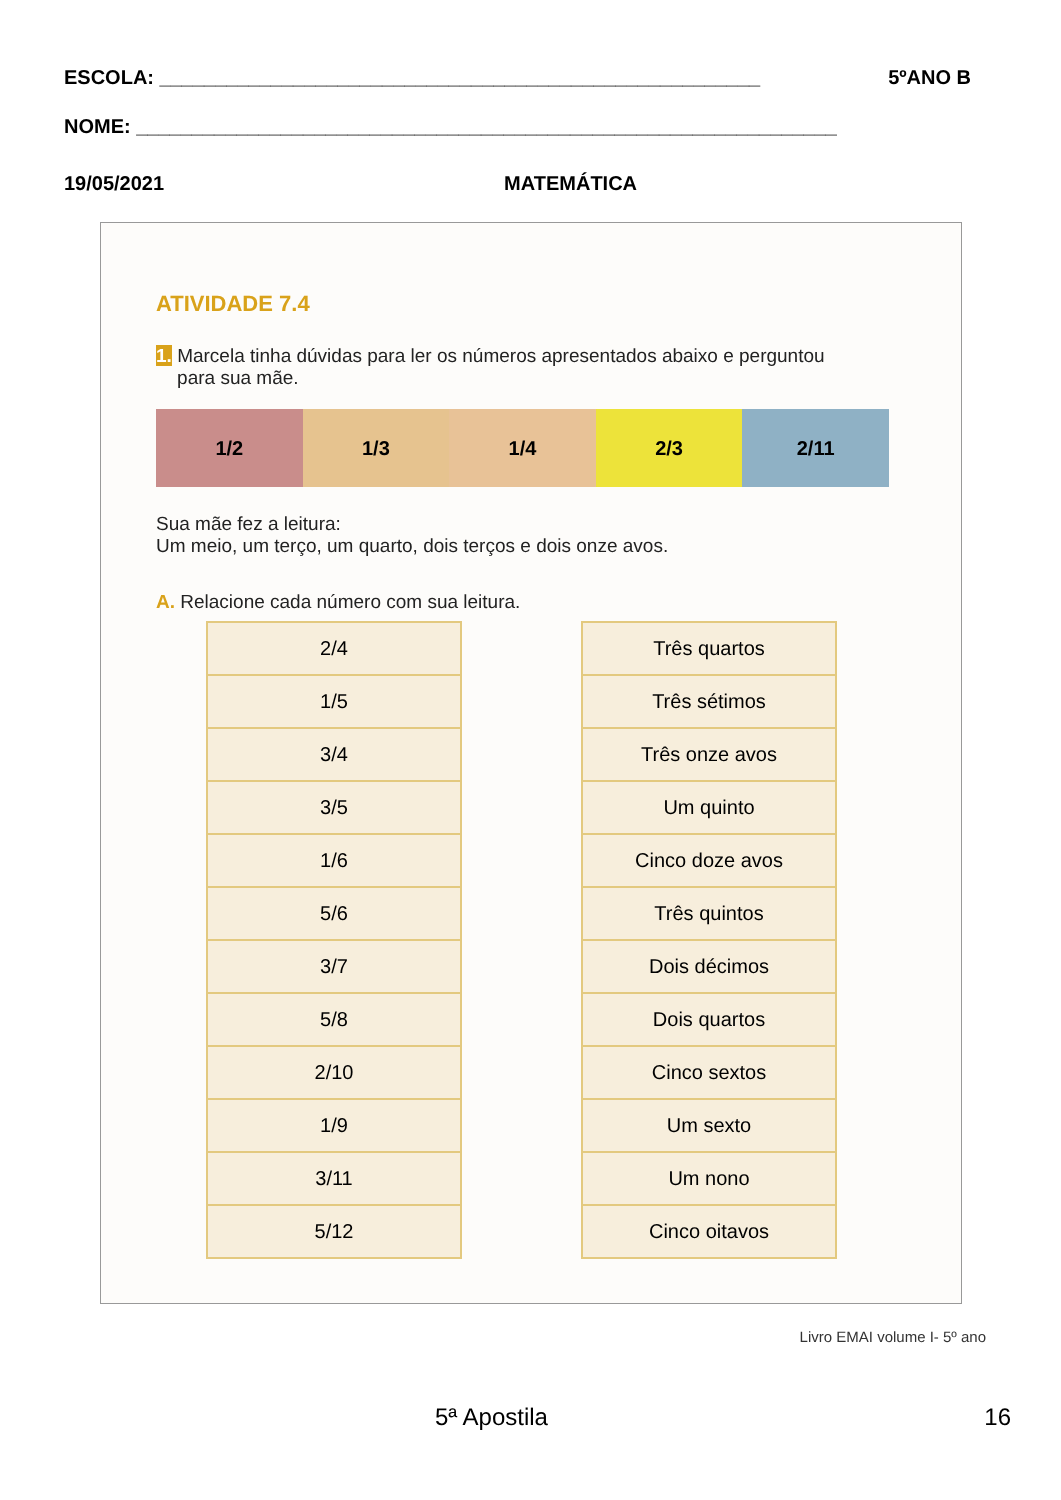ESCOLA: ______________________________________________________ 5ºANO B
NOME: _______________________________________________________________
19/05/2021 MATEMÁTICA
ATIVIDADE 7.4
1. Marcela tinha dúvidas para ler os números apresentados abaixo e perguntou
para sua mãe.
1/2 1/3 1/4 2/3 2/11
Sua mãe fez a leitura:
Um meio, um terço, um quarto, dois terços e dois onze avos.
A. Relacione cada número com sua leitura.
| 2/4 |
| 1/5 |
| 3/4 |
| 3/5 |
| 1/6 |
| 5/6 |
| 3/7 |
| 5/8 |
| 2/10 |
| 1/9 |
| 3/11 |
| 5/12 |
| Três quartos |
| Três sétimos |
| Três onze avos |
| Um quinto |
| Cinco doze avos |
| Três quintos |
| Dois décimos |
| Dois quartos |
| Cinco sextos |
| Um sexto |
| Um nono |
| Cinco oitavos |
Livro EMAI volume I- 5º ano
5ª Apostila 16